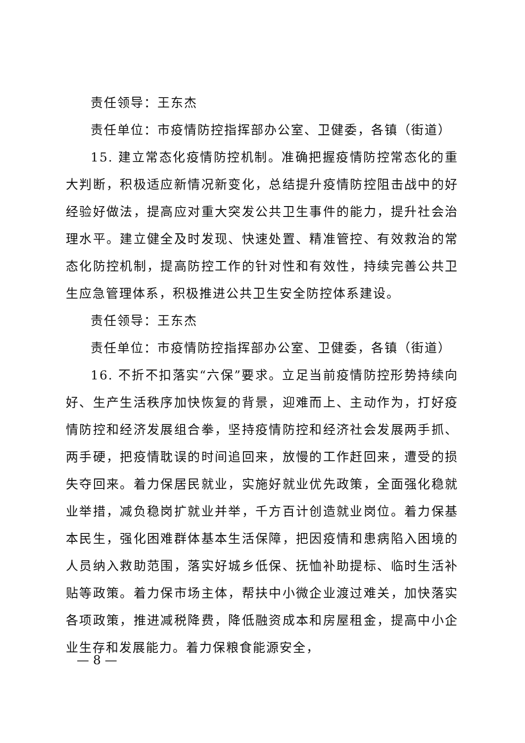责任领导：王东杰
责任单位：市疫情防控指挥部办公室、卫健委，各镇（街道）
15. 建立常态化疫情防控机制。准确把握疫情防控常态化的重大判断，积极适应新情况新变化，总结提升疫情防控阻击战中的好经验好做法，提高应对重大突发公共卫生事件的能力，提升社会治理水平。建立健全及时发现、快速处置、精准管控、有效救治的常态化防控机制，提高防控工作的针对性和有效性，持续完善公共卫生应急管理体系，积极推进公共卫生安全防控体系建设。
责任领导：王东杰
责任单位：市疫情防控指挥部办公室、卫健委，各镇（街道）
16. 不折不扣落实“六保”要求。立足当前疫情防控形势持续向好、生产生活秩序加快恢复的背景，迎难而上、主动作为，打好疫情防控和经济发展组合拳，坚持疫情防控和经济社会发展两手抓、两手硬，把疫情耽误的时间追回来，放慢的工作赶回来，遭受的损失夺回来。着力保居民就业，实施好就业优先政策，全面强化稳就业举措，减负稳岗扩就业并举，千方百计创造就业岗位。着力保基本民生，强化困难群体基本生活保障，把因疫情和患病陷入困境的人员纳入救助范围，落实好城乡低保、抚恤补助提标、临时生活补贴等政策。着力保市场主体，帮扶中小微企业渡过难关，加快落实各项政策，推进减税降费，降低融资成本和房屋租金，提高中小企业生存和发展能力。着力保粮食能源安全，
— 8 —